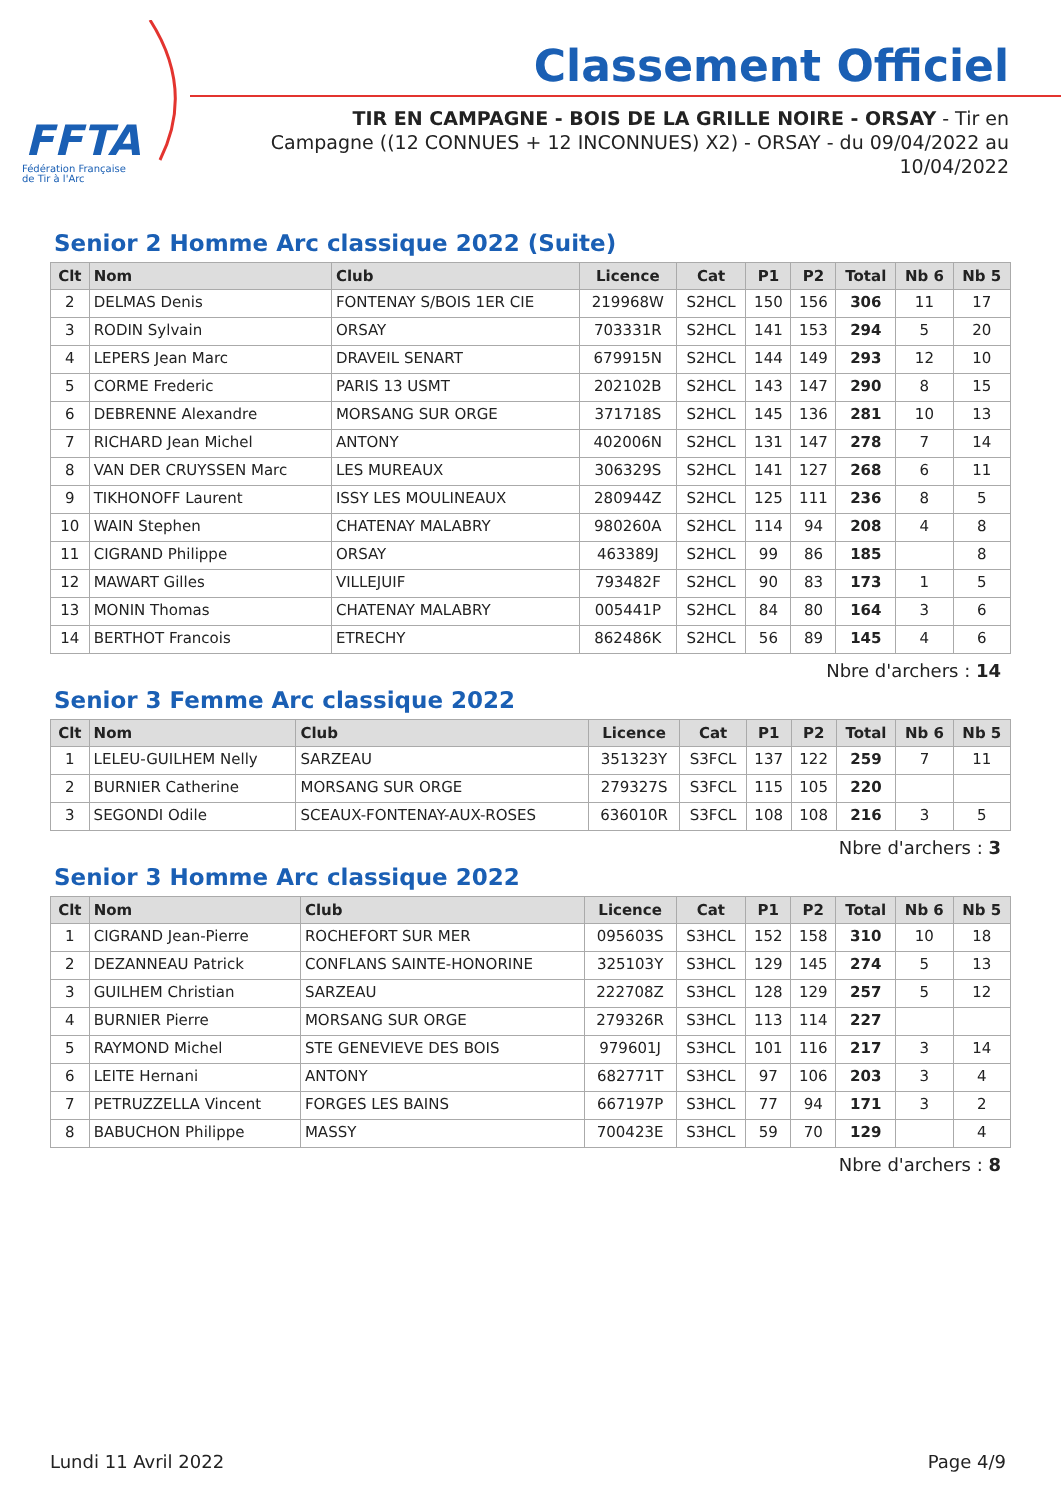FFTA
Fédération Française
de Tir à l'Arc
Classement Officiel
TIR EN CAMPAGNE - BOIS DE LA GRILLE NOIRE - ORSAY - Tir en Campagne ((12 CONNUES + 12 INCONNUES) X2) - ORSAY - du 09/04/2022 au 10/04/2022
Senior 2 Homme Arc classique 2022 (Suite)
| Clt | Nom | Club | Licence | Cat | P1 | P2 | Total | Nb 6 | Nb 5 |
| --- | --- | --- | --- | --- | --- | --- | --- | --- | --- |
| 2 | DELMAS Denis | FONTENAY S/BOIS 1ER CIE | 219968W | S2HCL | 150 | 156 | 306 | 11 | 17 |
| 3 | RODIN Sylvain | ORSAY | 703331R | S2HCL | 141 | 153 | 294 | 5 | 20 |
| 4 | LEPERS Jean Marc | DRAVEIL SENART | 679915N | S2HCL | 144 | 149 | 293 | 12 | 10 |
| 5 | CORME Frederic | PARIS 13 USMT | 202102B | S2HCL | 143 | 147 | 290 | 8 | 15 |
| 6 | DEBRENNE Alexandre | MORSANG SUR ORGE | 371718S | S2HCL | 145 | 136 | 281 | 10 | 13 |
| 7 | RICHARD Jean Michel | ANTONY | 402006N | S2HCL | 131 | 147 | 278 | 7 | 14 |
| 8 | VAN DER CRUYSSEN Marc | LES MUREAUX | 306329S | S2HCL | 141 | 127 | 268 | 6 | 11 |
| 9 | TIKHONOFF Laurent | ISSY LES MOULINEAUX | 280944Z | S2HCL | 125 | 111 | 236 | 8 | 5 |
| 10 | WAIN Stephen | CHATENAY MALABRY | 980260A | S2HCL | 114 | 94 | 208 | 4 | 8 |
| 11 | CIGRAND Philippe | ORSAY | 463389J | S2HCL | 99 | 86 | 185 | | 8 |
| 12 | MAWART Gilles | VILLEJUIF | 793482F | S2HCL | 90 | 83 | 173 | 1 | 5 |
| 13 | MONIN Thomas | CHATENAY MALABRY | 005441P | S2HCL | 84 | 80 | 164 | 3 | 6 |
| 14 | BERTHOT Francois | ETRECHY | 862486K | S2HCL | 56 | 89 | 145 | 4 | 6 |
Nbre d'archers : 14
Senior 3 Femme Arc classique 2022
| Clt | Nom | Club | Licence | Cat | P1 | P2 | Total | Nb 6 | Nb 5 |
| --- | --- | --- | --- | --- | --- | --- | --- | --- | --- |
| 1 | LELEU-GUILHEM Nelly | SARZEAU | 351323Y | S3FCL | 137 | 122 | 259 | 7 | 11 |
| 2 | BURNIER Catherine | MORSANG SUR ORGE | 279327S | S3FCL | 115 | 105 | 220 | | |
| 3 | SEGONDI Odile | SCEAUX-FONTENAY-AUX-ROSES | 636010R | S3FCL | 108 | 108 | 216 | 3 | 5 |
Nbre d'archers : 3
Senior 3 Homme Arc classique 2022
| Clt | Nom | Club | Licence | Cat | P1 | P2 | Total | Nb 6 | Nb 5 |
| --- | --- | --- | --- | --- | --- | --- | --- | --- | --- |
| 1 | CIGRAND Jean-Pierre | ROCHEFORT SUR MER | 095603S | S3HCL | 152 | 158 | 310 | 10 | 18 |
| 2 | DEZANNEAU Patrick | CONFLANS SAINTE-HONORINE | 325103Y | S3HCL | 129 | 145 | 274 | 5 | 13 |
| 3 | GUILHEM Christian | SARZEAU | 222708Z | S3HCL | 128 | 129 | 257 | 5 | 12 |
| 4 | BURNIER Pierre | MORSANG SUR ORGE | 279326R | S3HCL | 113 | 114 | 227 | | |
| 5 | RAYMOND Michel | STE GENEVIEVE DES BOIS | 979601J | S3HCL | 101 | 116 | 217 | 3 | 14 |
| 6 | LEITE Hernani | ANTONY | 682771T | S3HCL | 97 | 106 | 203 | 3 | 4 |
| 7 | PETRUZZELLA Vincent | FORGES LES BAINS | 667197P | S3HCL | 77 | 94 | 171 | 3 | 2 |
| 8 | BABUCHON Philippe | MASSY | 700423E | S3HCL | 59 | 70 | 129 | | 4 |
Nbre d'archers : 8
Lundi 11 Avril 2022 Page 4/9